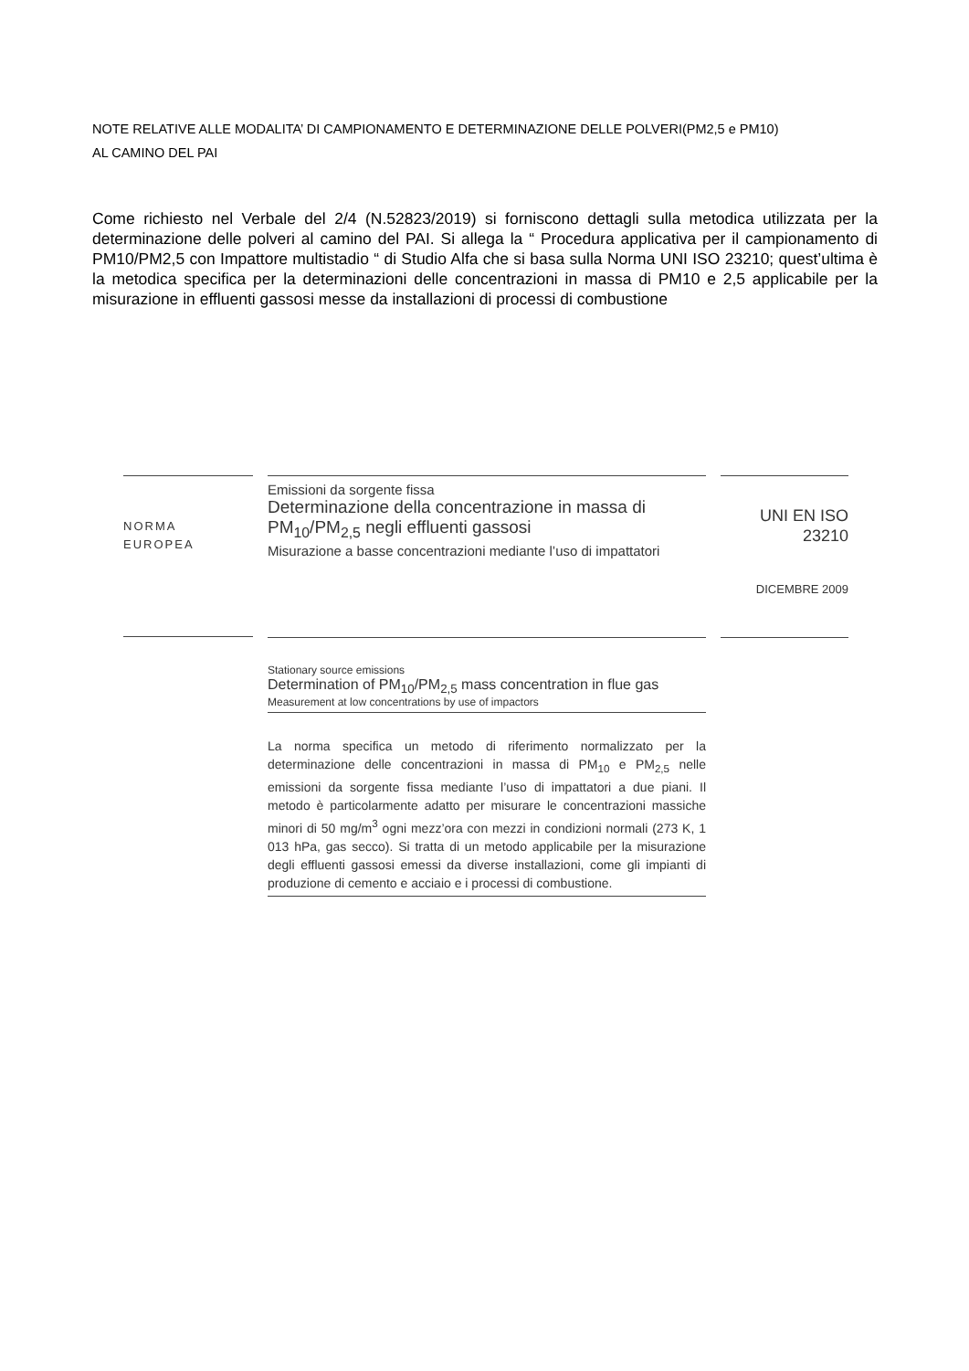NOTE RELATIVE ALLE MODALITA’ DI CAMPIONAMENTO E DETERMINAZIONE DELLE POLVERI(PM2,5 e PM10)
AL CAMINO DEL PAI
Come richiesto nel Verbale del 2/4 (N.52823/2019) si forniscono dettagli sulla metodica utilizzata per la determinazione delle polveri al camino del PAI. Si allega la “ Procedura applicativa per il campionamento di PM10/PM2,5 con Impattore multistadio “ di Studio Alfa che si basa sulla Norma UNI ISO 23210; quest’ultima è la metodica specifica per la determinazioni delle concentrazioni in massa di PM10 e 2,5 applicabile per la misurazione in effluenti gassosi messe da installazioni di processi di combustione
NORMA
EUROPEA
Emissioni da sorgente fissa
Determinazione della concentrazione in massa di PM<sub>10</sub>/PM<sub>2,5</sub> negli effluenti gassosi
Misurazione a basse concentrazioni mediante l’uso di impattatori
UNI EN ISO
23210
DICEMBRE 2009
Stationary source emissions
Determination of PM<sub>10</sub>/PM<sub>2,5</sub> mass concentration in flue gas
Measurement at low concentrations by use of impactors
La norma specifica un metodo di riferimento normalizzato per la determinazione delle concentrazioni in massa di PM<sub>10</sub> e PM<sub>2,5</sub> nelle emissioni da sorgente fissa mediante l’uso di impattatori a due piani. Il metodo è particolarmente adatto per misurare le concentrazioni massiche minori di 50 mg/m<sup>3</sup> ogni mezz’ora con mezzi in condizioni normali (273 K, 1 013 hPa, gas secco). Si tratta di un metodo applicabile per la misurazione degli effluenti gassosi emessi da diverse installazioni, come gli impianti di produzione di cemento e acciaio e i processi di combustione.